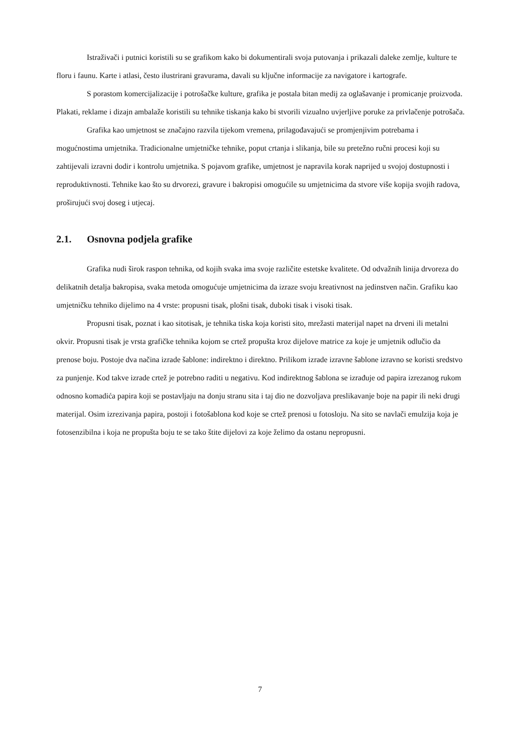Istraživači i putnici koristili su se grafikom kako bi dokumentirali svoja putovanja i prikazali daleke zemlje, kulture te floru i faunu. Karte i atlasi, često ilustrirani gravurama, davali su ključne informacije za navigatore i kartografe.
S porastom komercijalizacije i potrošačke kulture, grafika je postala bitan medij za oglašavanje i promicanje proizvoda. Plakati, reklame i dizajn ambalaže koristili su tehnike tiskanja kako bi stvorili vizualno uvjerljive poruke za privlačenje potrošača.
Grafika kao umjetnost se značajno razvila tijekom vremena, prilagođavajući se promjenjivim potrebama i mogućnostima umjetnika. Tradicionalne umjetničke tehnike, poput crtanja i slikanja, bile su pretežno ručni procesi koji su zahtijevali izravni dodir i kontrolu umjetnika. S pojavom grafike, umjetnost je napravila korak naprijed u svojoj dostupnosti i reproduktivnosti. Tehnike kao što su drvorezi, gravure i bakropisi omogućile su umjetnicima da stvore više kopija svojih radova, proširujući svoj doseg i utjecaj.
2.1. Osnovna podjela grafike
Grafika nudi širok raspon tehnika, od kojih svaka ima svoje različite estetske kvalitete. Od odvažnih linija drvoreza do delikatnih detalja bakropisa, svaka metoda omogućuje umjetnicima da izraze svoju kreativnost na jedinstven način. Grafiku kao umjetničku tehniko dijelimo na 4 vrste: propusni tisak, plošni tisak, duboki tisak i visoki tisak.
Propusni tisak, poznat i kao sitotisak, je tehnika tiska koja koristi sito, mrežasti materijal napet na drveni ili metalni okvir. Propusni tisak je vrsta grafičke tehnika kojom se crtež propušta kroz dijelove matrice za koje je umjetnik odlučio da prenose boju. Postoje dva načina izrade šablone: indirektno i direktno. Prilikom izrade izravne šablone izravno se koristi sredstvo za punjenje. Kod takve izrade crtež je potrebno raditi u negativu. Kod indirektnog šablona se izrađuje od papira izrezanog rukom odnosno komadića papira koji se postavljaju na donju stranu sita i taj dio ne dozvoljava preslikavanje boje na papir ili neki drugi materijal. Osim izrezivanja papira, postoji i fotošablona kod koje se crtež prenosi u fotosloju. Na sito se navlači emulzija koja je fotosenzibilna i koja ne propušta boju te se tako štite dijelovi za koje želimo da ostanu nepropusni.
7